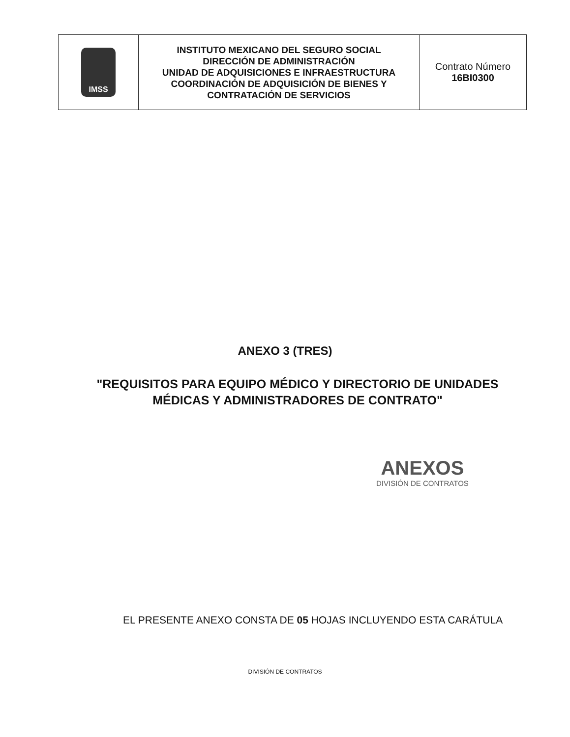| IMSS | INSTITUTO MEXICANO DEL SEGURO SOCIAL DIRECCIÓN DE ADMINISTRACIÓN UNIDAD DE ADQUISICIONES E INFRAESTRUCTURA COORDINACIÓN DE ADQUISICIÓN DE BIENES Y CONTRATACIÓN DE SERVICIOS | Contrato Número 16BI0300 |
ANEXO 3 (TRES)
"REQUISITOS PARA EQUIPO MÉDICO Y DIRECTORIO DE UNIDADES MÉDICAS Y ADMINISTRADORES DE CONTRATO"
ANEXOS
DIVISIÓN DE CONTRATOS
EL PRESENTE ANEXO CONSTA DE 05 HOJAS INCLUYENDO ESTA CARÁTULA
DIVISIÓN DE CONTRATOS